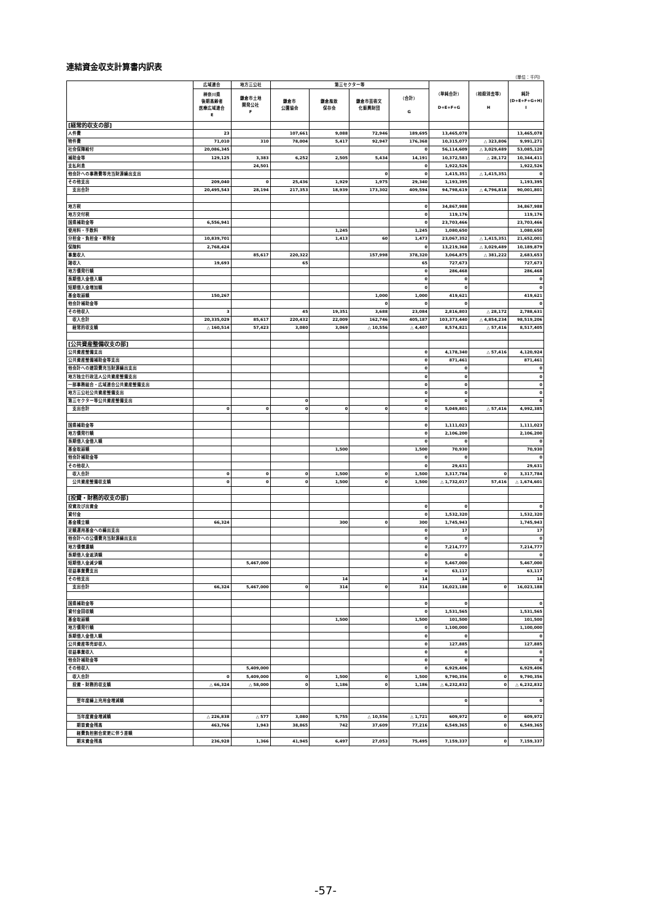連結資金収支計算書内訳表
（単位：千円）
| | 広域連合 | 地方三公社 | 第三セクター等 | | | | （単純合計） D+E+F+G | （相殺消去等） H | 純計 (D+E+F+G+H) I |
| --- | --- | --- | --- | --- | --- | --- | --- | --- | --- |
| | 神奈川県 後期高齢者 医療広域連合 E | 鎌倉市土地 開発公社 F | 鎌倉市 公園協会 | 鎌倉風致 保存会 | 鎌倉市芸術文 化振興財団 | （合計） G | | | |
| [経常的収支の部] | | | | | | | | | |
| 人件費 | 23 | | 107,661 | 9,088 | 72,946 | 189,695 | 13,465,078 | | 13,465,078 |
| 物件費 | 71,010 | 310 | 78,004 | 5,417 | 92,947 | 176,368 | 10,315,077 | △ 323,806 | 9,991,271 |
| 社会保障給付 | 20,086,345 | | | | | 0 | 56,114,609 | △ 3,029,489 | 53,085,120 |
| 補助金等 | 129,125 | 3,383 | 6,252 | 2,505 | 5,434 | 14,191 | 10,372,583 | △ 28,172 | 10,344,411 |
| 支払利息 | | 24,501 | | | | 0 | 1,922,526 | | 1,922,526 |
| 他会計への事務費等充当財源繰出支出 | | | | | 0 | 0 | 1,415,351 | △ 1,415,351 | 0 |
| その他支出 | 209,040 | 0 | 25,436 | 1,929 | 1,975 | 29,340 | 1,193,395 | | 1,193,395 |
| 支出合計 | 20,495,543 | 28,194 | 217,353 | 18,939 | 173,302 | 409,594 | 94,798,619 | △ 4,796,818 | 90,001,801 |
| 地方税 | | | | | | 0 | 34,867,988 | | 34,867,988 |
| 地方交付税 | | | | | | 0 | 119,176 | | 119,176 |
| 国県補助金等 | 6,556,941 | | | | | 0 | 23,703,466 | | 23,703,466 |
| 使用料・手数料 | | | | 1,245 | | 1,245 | 1,080,650 | | 1,080,650 |
| 分担金・負担金・寄附金 | 10,839,701 | | | 1,413 | 60 | 1,473 | 23,067,352 | △ 1,415,351 | 21,652,001 |
| 保険料 | 2,768,424 | | | | | 0 | 13,219,368 | △ 3,029,489 | 10,189,879 |
| 事業収入 | | 85,617 | 220,322 | | 157,998 | 378,320 | 3,064,875 | △ 381,222 | 2,683,653 |
| 諸収入 | 19,693 | | 65 | | | 65 | 727,673 | | 727,673 |
| 地方債発行額 | | | | | | 0 | 286,468 | | 286,468 |
| 長期借入金借入額 | | | | | | 0 | 0 | | 0 |
| 短期借入金増加額 | | | | | | 0 | 0 | | 0 |
| 基金取崩額 | 150,267 | | | | 1,000 | 1,000 | 419,621 | | 419,621 |
| 他会計補助金等 | | | | | 0 | 0 | 0 | | 0 |
| その他収入 | 3 | | 45 | 19,351 | 3,688 | 23,084 | 2,816,803 | △ 28,172 | 2,788,631 |
| 収入合計 | 20,335,029 | 85,617 | 220,432 | 22,009 | 162,746 | 405,187 | 103,373,440 | △ 4,854,234 | 98,519,206 |
| 経常的収支額 | △ 160,514 | 57,423 | 3,080 | 3,069 | △ 10,556 | △ 4,407 | 8,574,821 | △ 57,416 | 8,517,405 |
| [公共資産整備収支の部] | | | | | | | | | |
| 公共資産整備支出 | | | | | | 0 | 4,178,340 | △ 57,416 | 4,120,924 |
| 公共資産整備補助金等支出 | | | | | | 0 | 871,461 | | 871,461 |
| 他会計への建設費充当財源繰出支出 | | | | | | 0 | 0 | | 0 |
| 地方独立行政法人公共資産整備支出 | | | | | | 0 | 0 | | 0 |
| 一部事務組合・広域連合公共資産整備支出 | | | | | | 0 | 0 | | 0 |
| 地方三公社公共資産整備支出 | | | | | | 0 | 0 | | 0 |
| 第三セクター等公共資産整備支出 | | | 0 | | | 0 | 0 | | 0 |
| 支出合計 | 0 | 0 | 0 | 0 | 0 | 0 | 5,049,801 | △ 57,416 | 4,992,385 |
| 国県補助金等 | | | | | | 0 | 1,111,023 | | 1,111,023 |
| 地方債発行額 | | | | | | 0 | 2,106,200 | | 2,106,200 |
| 長期借入金借入額 | | | | | | 0 | 0 | | 0 |
| 基金取崩額 | | | | 1,500 | | 1,500 | 70,930 | | 70,930 |
| 他会計補助金等 | | | | | | 0 | 0 | | 0 |
| その他収入 | | | | | | 0 | 29,631 | | 29,631 |
| 収入合計 | 0 | 0 | 0 | 1,500 | 0 | 1,500 | 3,317,784 | 0 | 3,317,784 |
| 公共資産整備収支額 | 0 | 0 | 0 | 1,500 | 0 | 1,500 | △ 1,732,017 | 57,416 | △ 1,674,601 |
| [投資・財務的収支の部] | | | | | | | | | |
| 投資及び出資金 | | | | | | 0 | 0 | | 0 |
| 貸付金 | | | | | | 0 | 1,532,320 | | 1,532,320 |
| 基金積立額 | 66,324 | | | 300 | 0 | 300 | 1,745,943 | | 1,745,943 |
| 定額運用基金への繰出支出 | | | | | | 0 | 17 | | 17 |
| 他会計への公債費充当財源繰出支出 | | | | | | 0 | 0 | | 0 |
| 地方債償還額 | | | | | | 0 | 7,214,777 | | 7,214,777 |
| 長期借入金返済額 | | | | | | 0 | 0 | | 0 |
| 短期借入金減少額 | | 5,467,000 | | | | 0 | 5,467,000 | | 5,467,000 |
| 収益事業費支出 | | | | | | 0 | 63,117 | | 63,117 |
| その他支出 | | | | 14 | | 14 | 14 | | 14 |
| 支出合計 | 66,324 | 5,467,000 | 0 | 314 | 0 | 314 | 16,023,188 | 0 | 16,023,188 |
| 国県補助金等 | | | | | | 0 | 0 | | 0 |
| 貸付金回収額 | | | | | | 0 | 1,531,565 | | 1,531,565 |
| 基金取崩額 | | | | 1,500 | | 1,500 | 101,500 | | 101,500 |
| 地方債発行額 | | | | | | 0 | 1,100,000 | | 1,100,000 |
| 長期借入金借入額 | | | | | | 0 | 0 | | 0 |
| 公共資産等売却収入 | | | | | | 0 | 127,885 | | 127,885 |
| 収益事業収入 | | | | | | 0 | 0 | | 0 |
| 他会計補助金等 | | | | | | 0 | 0 | | 0 |
| その他収入 | | 5,409,000 | | | | 0 | 6,929,406 | | 6,929,406 |
| 収入合計 | 0 | 5,409,000 | 0 | 1,500 | 0 | 1,500 | 9,790,356 | 0 | 9,790,356 |
| 投資・財務的収支額 | △ 66,324 | △ 58,000 | 0 | 1,186 | 0 | 1,186 | △ 6,232,832 | 0 | △ 6,232,832 |
| 翌年度繰上充用金増減額 | | | | | | | 0 | | 0 |
| 当年度資金増減額 | △ 226,838 | △ 577 | 3,080 | 5,755 | △ 10,556 | △ 1,721 | 609,972 | 0 | 609,972 |
| 期首資金残高 | 463,766 | 1,943 | 38,865 | 742 | 37,609 | 77,216 | 6,549,365 | 0 | 6,549,365 |
| 経費負担割合変更に伴う差額 | | | | | | | | | |
| 期末資金残高 | 236,928 | 1,366 | 41,945 | 6,497 | 27,053 | 75,495 | 7,159,337 | 0 | 7,159,337 |
-57-